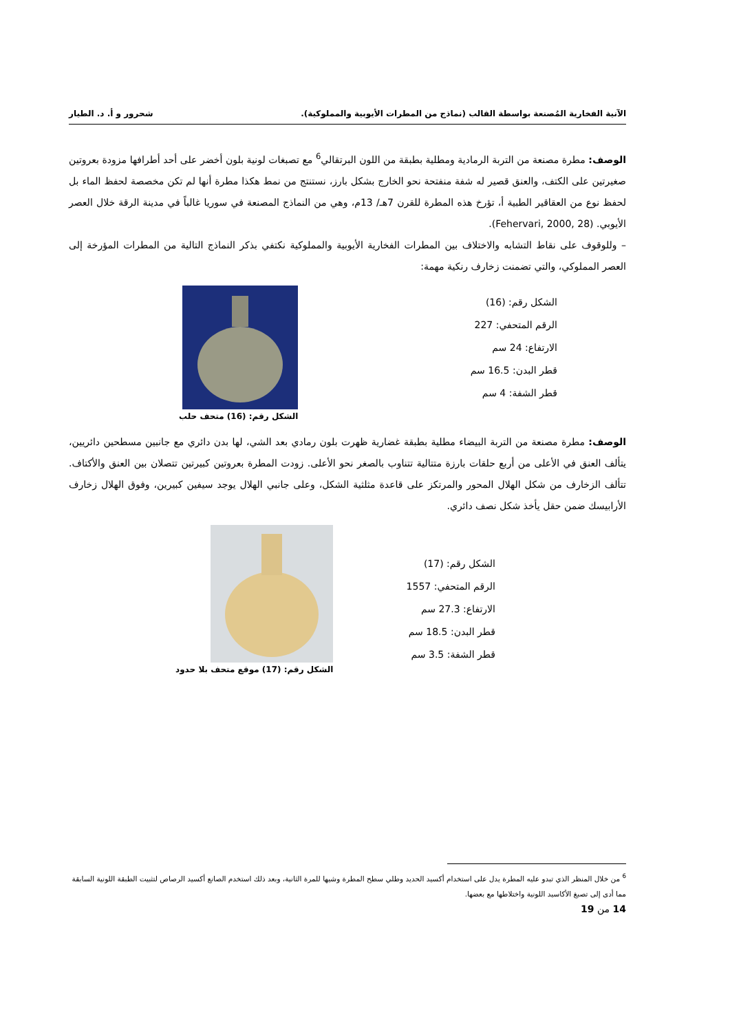الآنية الفخارية المُصنعة بواسطة القالب (نماذج من المطرات الأيوبية والمملوكية). شحرور و أ. د. الطيار
الوصف: مطرة مصنعة من التربة الرمادية ومطلية بطبقة من اللون البرتقالي<sup>6</sup> مع تصبغات لونية بلون أخضر على أحد أطرافها مزودة بعروتين صغيرتين على الكتف، والعنق قصير له شفة منفتحة نحو الخارج بشكل بارز، نستنتج من نمط هكذا مطرة أنها لم تكن مخصصة لحفظ الماء بل لحفظ نوع من العقاقير الطبية أ، تؤرخ هذه المطرة للقرن 7هـ/ 13م، وهي من النماذج المصنعة في سوريا غالباً في مدينة الرقة خلال العصر الأيوبي. (Fehervari, 2000, 28).
– وللوقوف على نقاط التشابه والاختلاف بين المطرات الفخارية الأيوبية والمملوكية نكتفي بذكر النماذج التالية من المطرات المؤرخة إلى العصر المملوكي، والتي تضمنت زخارف رنكية مهمة:
الشكل رقم: (16)
الرقم المتحفي: 227
الارتفاع: 24 سم
قطر البدن: 16.5 سم
قطر الشفة: 4 سم
الشكل رقم: (16) متحف حلب
الوصف: مطرة مصنعة من التربة البيضاء مطلية بطبقة غضارية ظهرت بلون رمادي بعد الشي، لها بدن دائري مع جانبين مسطحين دائريين، يتألف العنق في الأعلى من أربع حلقات بارزة متتالية تتناوب بالصغر نحو الأعلى. زودت المطرة بعروتين كبيرتين تتصلان بين العنق والأكتاف. تتألف الزخارف من شكل الهلال المحور والمرتكز على قاعدة مثلثية الشكل، وعلى جانبي الهلال يوجد سيفين كبيرين، وفوق الهلال زخارف الأرابيسك ضمن حقل يأخذ شكل نصف دائري.
الشكل رقم: (17)
الرقم المتحفي: 1557
الارتفاع: 27.3 سم
قطر البدن: 18.5 سم
قطر الشفة: 3.5 سم
الشكل رقم: (17) موقع متحف بلا حدود
<sup>6</sup> من خلال المنظر الذي تبدو عليه المطرة يدل على استخدام أكسيد الحديد وطلي سطح المطرة وشيها للمرة الثانية، وبعد ذلك استخدم الصانع أكسيد الرصاص لتثبيت الطبقة اللونية السابقة مما أدى إلى تصبغ الأكاسيد اللونية واختلاطها مع بعضها.
14 من 19